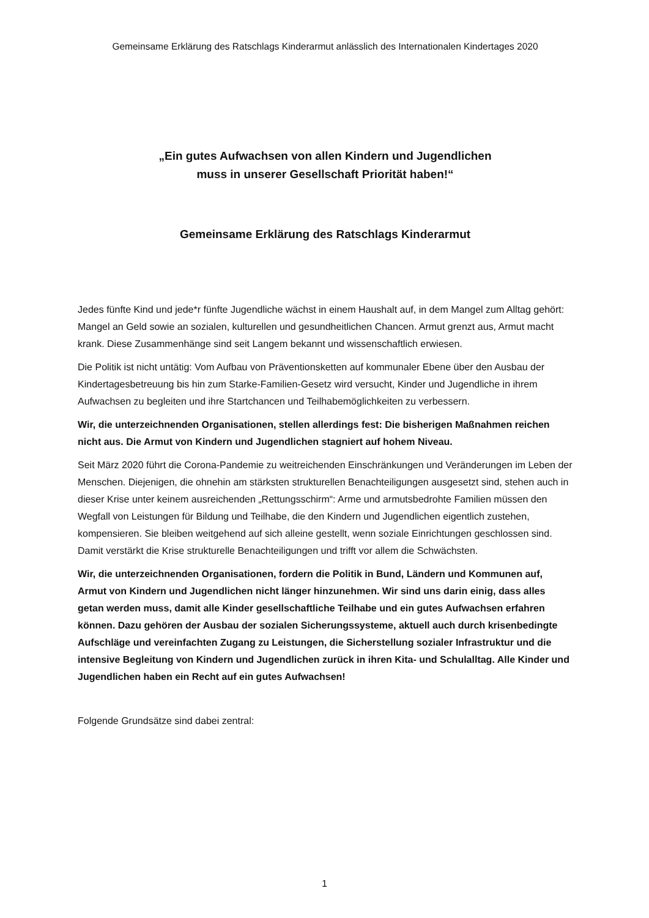Gemeinsame Erklärung des Ratschlags Kinderarmut anlässlich des Internationalen Kindertages 2020
„Ein gutes Aufwachsen von allen Kindern und Jugendlichen
muss in unserer Gesellschaft Priorität haben!“
Gemeinsame Erklärung des Ratschlags Kinderarmut
Jedes fünfte Kind und jede*r fünfte Jugendliche wächst in einem Haushalt auf, in dem Mangel zum Alltag gehört: Mangel an Geld sowie an sozialen, kulturellen und gesundheitlichen Chancen. Armut grenzt aus, Armut macht krank. Diese Zusammenhänge sind seit Langem bekannt und wissenschaftlich erwiesen.
Die Politik ist nicht untätig: Vom Aufbau von Präventionsketten auf kommunaler Ebene über den Ausbau der Kindertagesbetreuung bis hin zum Starke-Familien-Gesetz wird versucht, Kinder und Jugendliche in ihrem Aufwachsen zu begleiten und ihre Startchancen und Teilhabemöglichkeiten zu verbessern.
Wir, die unterzeichnenden Organisationen, stellen allerdings fest: Die bisherigen Maßnahmen reichen nicht aus. Die Armut von Kindern und Jugendlichen stagniert auf hohem Niveau.
Seit März 2020 führt die Corona-Pandemie zu weitreichenden Einschränkungen und Veränderungen im Leben der Menschen. Diejenigen, die ohnehin am stärksten strukturellen Benachteiligungen ausgesetzt sind, stehen auch in dieser Krise unter keinem ausreichenden „Rettungsschirm“: Arme und armutsbedrohte Familien müssen den Wegfall von Leistungen für Bildung und Teilhabe, die den Kindern und Jugendlichen eigentlich zustehen, kompensieren. Sie bleiben weitgehend auf sich alleine gestellt, wenn soziale Einrichtungen geschlossen sind. Damit verstärkt die Krise strukturelle Benachteiligungen und trifft vor allem die Schwächsten.
Wir, die unterzeichnenden Organisationen, fordern die Politik in Bund, Ländern und Kommunen auf, Armut von Kindern und Jugendlichen nicht länger hinzunehmen. Wir sind uns darin einig, dass alles getan werden muss, damit alle Kinder gesellschaftliche Teilhabe und ein gutes Aufwachsen erfahren können. Dazu gehören der Ausbau der sozialen Sicherungssysteme, aktuell auch durch krisenbedingte Aufschläge und vereinfachten Zugang zu Leistungen, die Sicherstellung sozialer Infrastruktur und die intensive Begleitung von Kindern und Jugendlichen zurück in ihren Kita- und Schulalltag. Alle Kinder und Jugendlichen haben ein Recht auf ein gutes Aufwachsen!
Folgende Grundsätze sind dabei zentral:
1